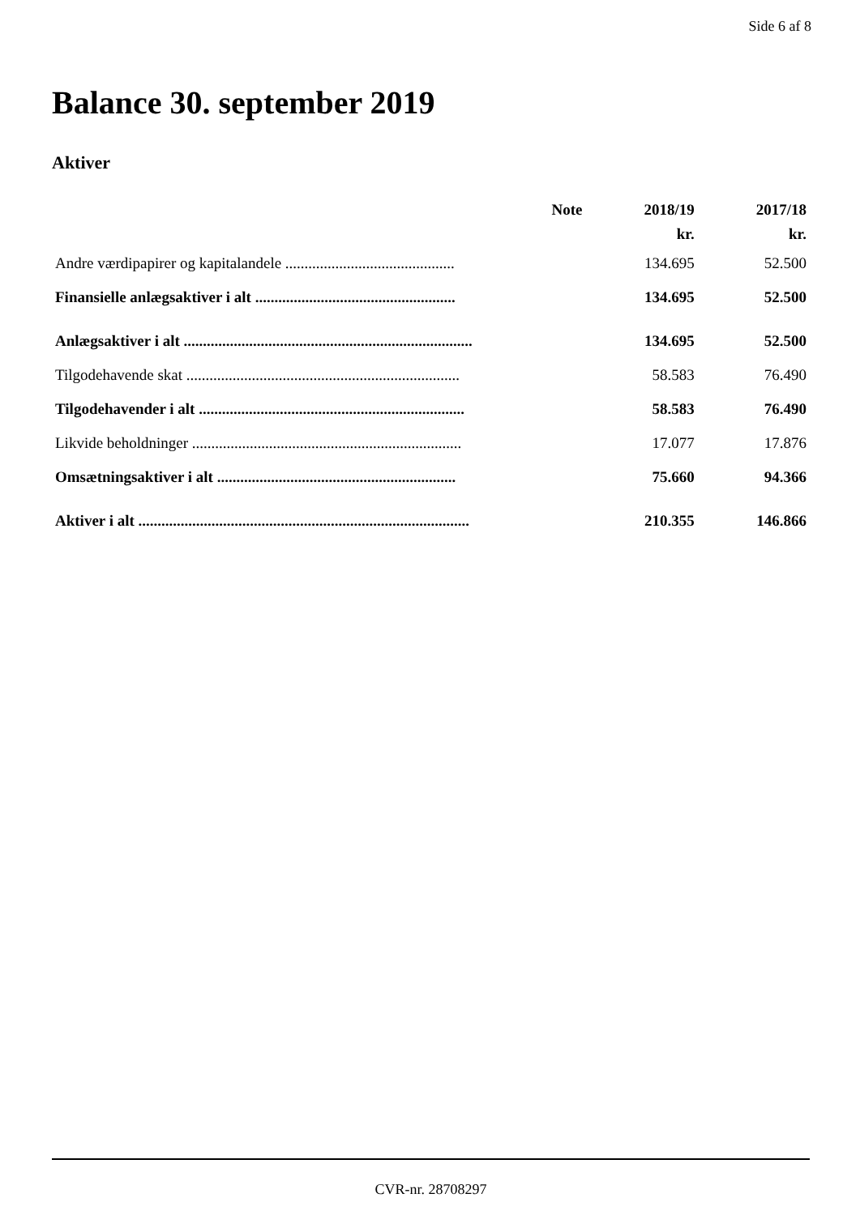Side 6 af 8
Balance 30. september 2019
Aktiver
| | Note | 2018/19 | 2017/18 |
| --- | --- | --- | --- |
| | | kr. | kr. |
| Andre værdipapirer og kapitalandele ............................................ | | 134.695 | 52.500 |
| Finansielle anlægsaktiver i alt .................................................... | | 134.695 | 52.500 |
| Anlægsaktiver i alt ........................................................................... | | 134.695 | 52.500 |
| Tilgodehavende skat ....................................................................... | | 58.583 | 76.490 |
| Tilgodehavender i alt ..................................................................... | | 58.583 | 76.490 |
| Likvide beholdninger ...................................................................... | | 17.077 | 17.876 |
| Omsætningsaktiver i alt .............................................................. | | 75.660 | 94.366 |
| Aktiver i alt ...................................................................................... | | 210.355 | 146.866 |
CVR-nr. 28708297